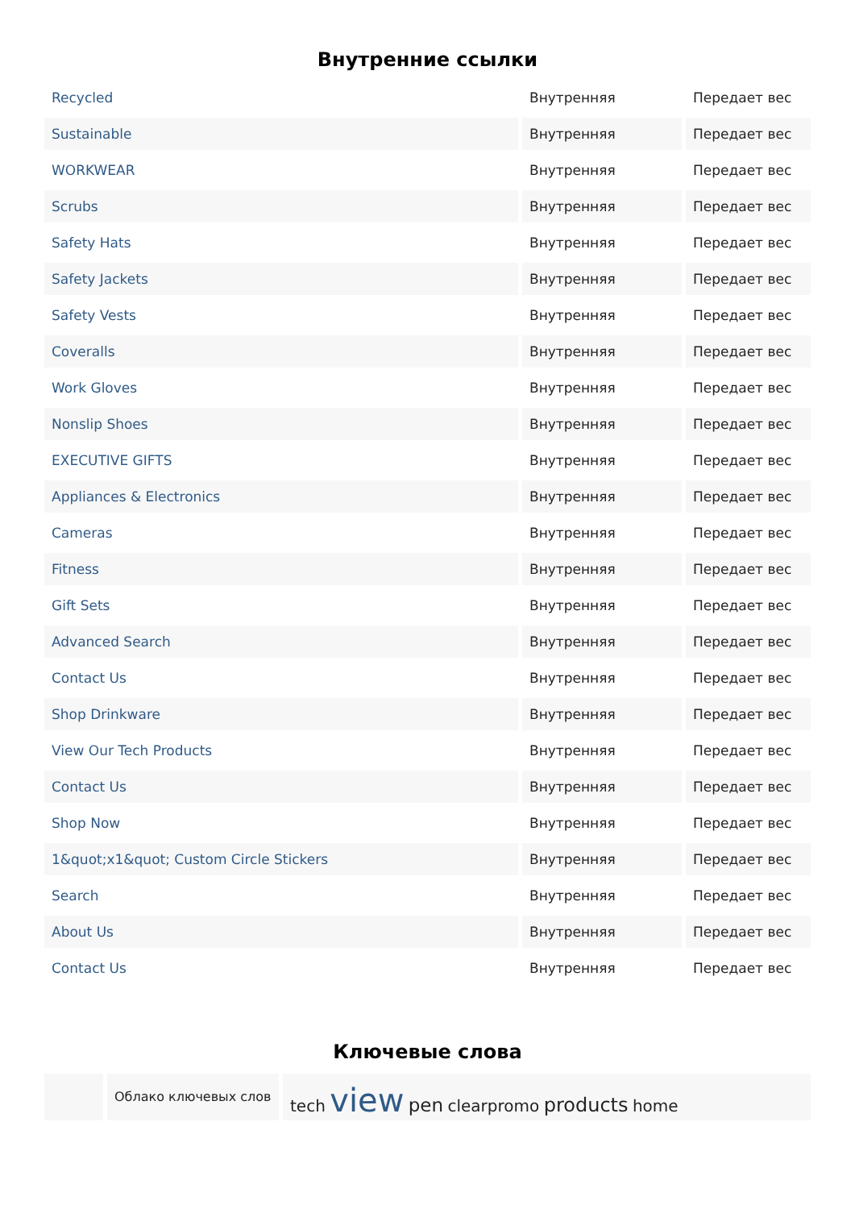Внутренние ссылки
| Recycled | Внутренняя | Передает вес |
| Sustainable | Внутренняя | Передает вес |
| WORKWEAR | Внутренняя | Передает вес |
| Scrubs | Внутренняя | Передает вес |
| Safety Hats | Внутренняя | Передает вес |
| Safety Jackets | Внутренняя | Передает вес |
| Safety Vests | Внутренняя | Передает вес |
| Coveralls | Внутренняя | Передает вес |
| Work Gloves | Внутренняя | Передает вес |
| Nonslip Shoes | Внутренняя | Передает вес |
| EXECUTIVE GIFTS | Внутренняя | Передает вес |
| Appliances & Electronics | Внутренняя | Передает вес |
| Cameras | Внутренняя | Передает вес |
| Fitness | Внутренняя | Передает вес |
| Gift Sets | Внутренняя | Передает вес |
| Advanced Search | Внутренняя | Передает вес |
| Contact Us | Внутренняя | Передает вес |
| Shop Drinkware | Внутренняя | Передает вес |
| View Our Tech Products | Внутренняя | Передает вес |
| Contact Us | Внутренняя | Передает вес |
| Shop Now | Внутренняя | Передает вес |
| 1&quot;x1&quot; Custom Circle Stickers | Внутренняя | Передает вес |
| Search | Внутренняя | Передает вес |
| About Us | Внутренняя | Передает вес |
| Contact Us | Внутренняя | Передает вес |
Ключевые слова
| | Облако ключевых слов | tech view pen clearpromo products home |